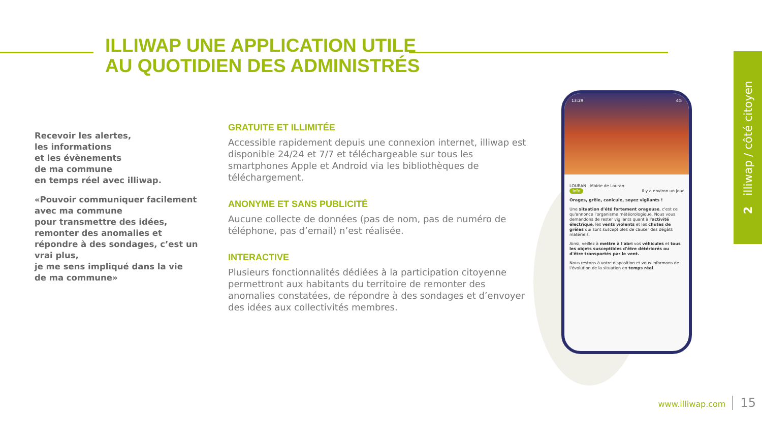ILLIWAP UNE APPLICATION UTILE
AU QUOTIDIEN DES ADMINISTRÉS
Recevoir les alertes,
les informations
et les évènements
de ma commune
en temps réel avec illiwap.
«Pouvoir communiquer facilement avec ma commune
pour transmettre des idées,
remonter des anomalies et répondre à des sondages, c’est un vrai plus,
je me sens impliqué dans la vie
de ma commune»
GRATUITE ET ILLIMITÉE
Accessible rapidement depuis une connexion internet, illiwap est disponible 24/24 et 7/7 et téléchargeable sur tous les smartphones Apple et Android via les bibliothèques de téléchargement.
ANONYME ET SANS PUBLICITÉ
Aucune collecte de données (pas de nom, pas de numéro de téléphone, pas d’email) n’est réalisée.
INTERACTIVE
Plusieurs fonctionnalités dédiées à la participation citoyenne permettront aux habitants du territoire de remonter des anomalies constatées, de répondre à des sondages et d’envoyer des idées aux collectivités membres.
13:29 4G
LOURAN Mairie de Louran
Info il y a environ un jour
Orages, grêle, canicule, soyez vigilants !
Une situation d'été fortement orageuse, c'est ce qu'annonce l'organisme météorologique. Nous vous demandons de rester vigilants quant à l'activité électrique, les vents violents et les chutes de grêles qui sont susceptibles de causer des dégâts matériels.
Ainsi, veillez à mettre à l'abri vos véhicules et tous les objets susceptibles d'être détériorés ou d'être transportés par le vent.
Nous restons à votre disposition et vous informons de l'évolution de la situation en temps réel.
2 illiwap / côté citoyen
www.illiwap.com 15